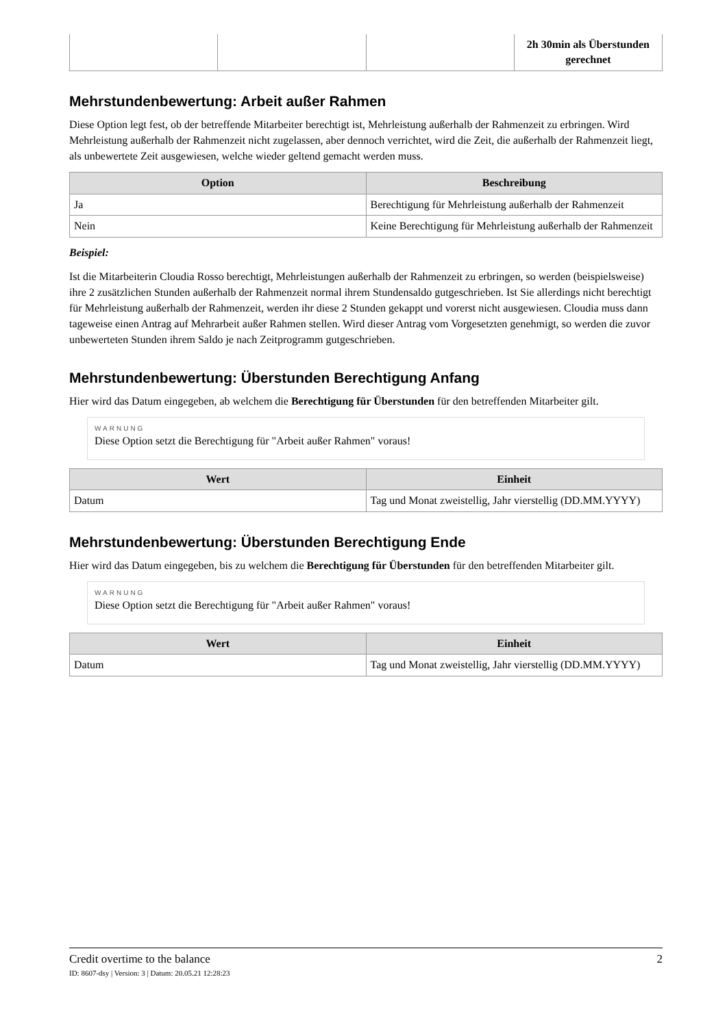| | | | 2h 30min als Überstunden gerechnet |
Mehrstundenbewertung: Arbeit außer Rahmen
Diese Option legt fest, ob der betreffende Mitarbeiter berechtigt ist, Mehrleistung außerhalb der Rahmenzeit zu erbringen. Wird Mehrleistung außerhalb der Rahmenzeit nicht zugelassen, aber dennoch verrichtet, wird die Zeit, die außerhalb der Rahmenzeit liegt, als unbewertete Zeit ausgewiesen, welche wieder geltend gemacht werden muss.
| Option | Beschreibung |
| --- | --- |
| Ja | Berechtigung für Mehrleistung außerhalb der Rahmenzeit |
| Nein | Keine Berechtigung für Mehrleistung außerhalb der Rahmenzeit |
Beispiel:
Ist die Mitarbeiterin Cloudia Rosso berechtigt, Mehrleistungen außerhalb der Rahmenzeit zu erbringen, so werden (beispielsweise) ihre 2 zusätzlichen Stunden außerhalb der Rahmenzeit normal ihrem Stundensaldo gutgeschrieben. Ist Sie allerdings nicht berechtigt für Mehrleistung außerhalb der Rahmenzeit, werden ihr diese 2 Stunden gekappt und vorerst nicht ausgewiesen. Cloudia muss dann tageweise einen Antrag auf Mehrarbeit außer Rahmen stellen. Wird dieser Antrag vom Vorgesetzten genehmigt, so werden die zuvor unbewerteten Stunden ihrem Saldo je nach Zeitprogramm gutgeschrieben.
Mehrstundenbewertung: Überstunden Berechtigung Anfang
Hier wird das Datum eingegeben, ab welchem die Berechtigung für Überstunden für den betreffenden Mitarbeiter gilt.
WARNUNG
Diese Option setzt die Berechtigung für "Arbeit außer Rahmen" voraus!
| Wert | Einheit |
| --- | --- |
| Datum | Tag und Monat zweistellig, Jahr vierstellig (DD.MM.YYYY) |
Mehrstundenbewertung: Überstunden Berechtigung Ende
Hier wird das Datum eingegeben, bis zu welchem die Berechtigung für Überstunden für den betreffenden Mitarbeiter gilt.
WARNUNG
Diese Option setzt die Berechtigung für "Arbeit außer Rahmen" voraus!
| Wert | Einheit |
| --- | --- |
| Datum | Tag und Monat zweistellig, Jahr vierstellig (DD.MM.YYYY) |
Credit overtime to the balance 2
ID: 8607-dsy | Version: 3 | Datum: 20.05.21 12:28:23